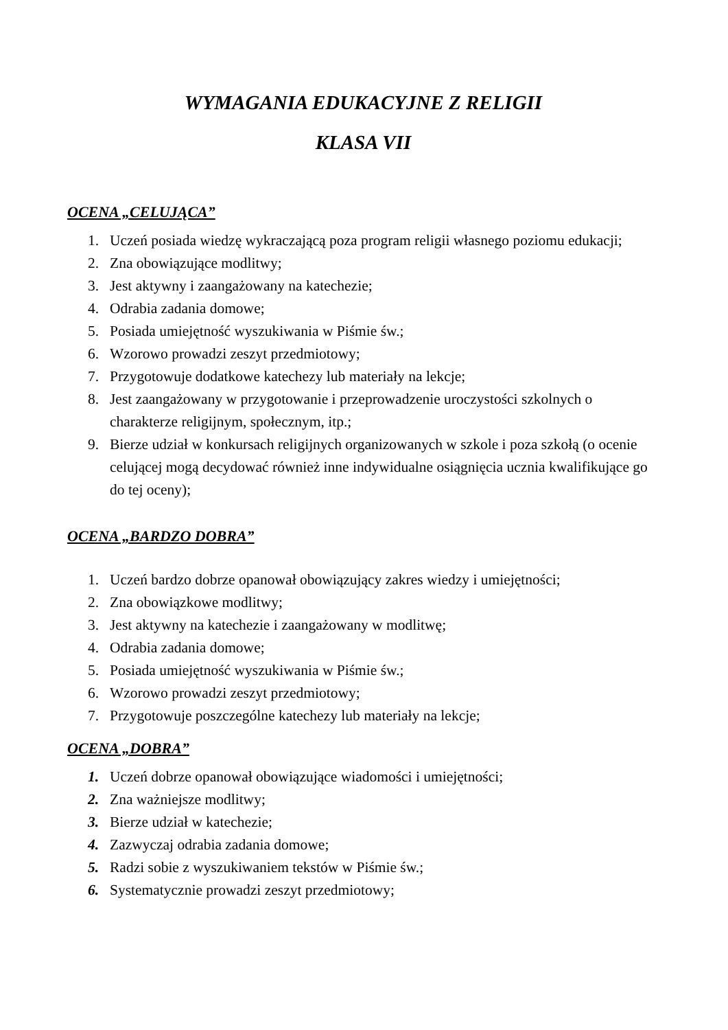WYMAGANIA EDUKACYJNE Z RELIGII
KLASA VII
OCENA „CELUJĄCA”
1. Uczeń posiada wiedzę wykraczającą poza program religii własnego poziomu edukacji;
2. Zna obowiązujące modlitwy;
3. Jest aktywny i zaangażowany na katechezie;
4. Odrabia zadania domowe;
5. Posiada umiejętność wyszukiwania w Piśmie św.;
6. Wzorowo prowadzi zeszyt przedmiotowy;
7. Przygotowuje dodatkowe katechezy lub materiały na lekcje;
8. Jest zaangażowany w przygotowanie i przeprowadzenie uroczystości szkolnych o charakterze religijnym, społecznym, itp.;
9. Bierze udział w konkursach religijnych organizowanych w szkole i poza szkołą (o ocenie celującej mogą decydować również inne indywidualne osiągnięcia ucznia kwalifikujące go do tej oceny);
OCENA „BARDZO DOBRA”
1. Uczeń bardzo dobrze opanował obowiązujący zakres wiedzy i umiejętności;
2. Zna obowiązkowe modlitwy;
3. Jest aktywny na katechezie i zaangażowany w modlitwę;
4. Odrabia zadania domowe;
5. Posiada umiejętność wyszukiwania w Piśmie św.;
6. Wzorowo prowadzi zeszyt przedmiotowy;
7. Przygotowuje poszczególne katechezy lub materiały na lekcje;
OCENA „DOBRA”
1. Uczeń dobrze opanował obowiązujące wiadomości i umiejętności;
2. Zna ważniejsze modlitwy;
3. Bierze udział w katechezie;
4. Zazwyczaj odrabia zadania domowe;
5. Radzi sobie z wyszukiwaniem tekstów w Piśmie św.;
6. Systematycznie prowadzi zeszyt przedmiotowy;